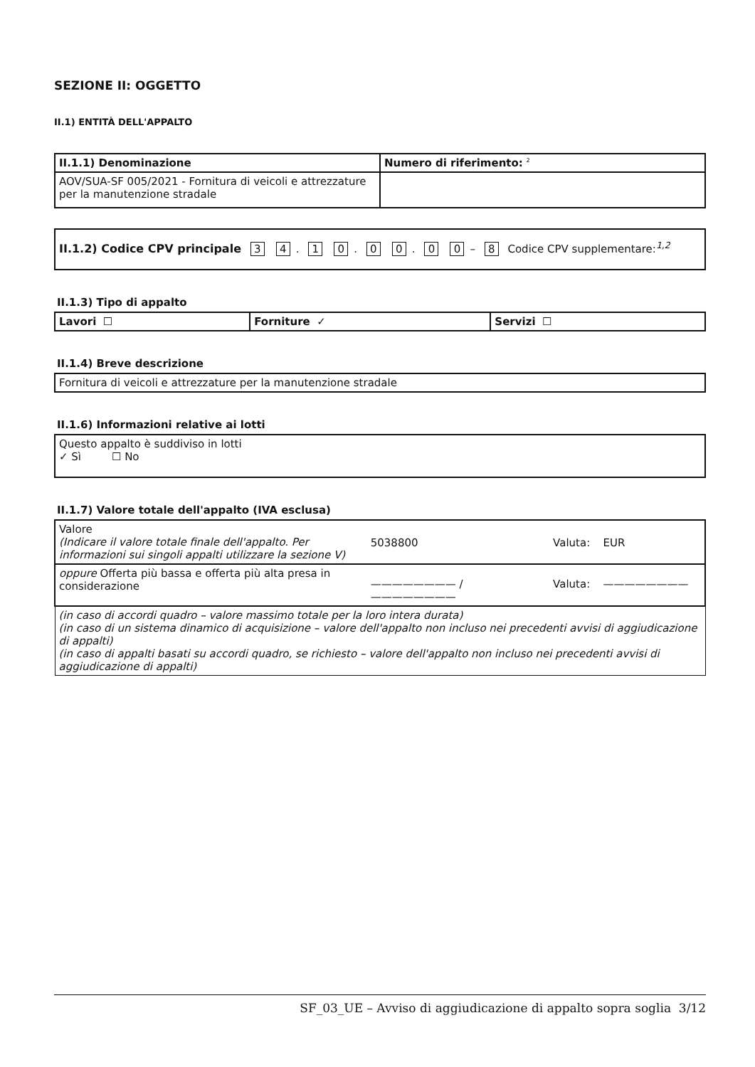SEZIONE II: OGGETTO
II.1) ENTITÀ DELL'APPALTO
| II.1.1) Denominazione | Numero di riferimento: <sup>2</sup> |
| AOV/SUA-SF 005/2021 - Fornitura di veicoli e attrezzature per la manutenzione stradale | |
| II.1.2) Codice CPV principale 3 4 . 1 0 . 0 0 . 0 0 – 8 Codice CPV supplementare:<sup>1,2</sup> |
II.1.3) Tipo di appalto
| Lavori ☐ | Forniture ✓ | Servizi ☐ |
II.1.4) Breve descrizione
| Fornitura di veicoli e attrezzature per la manutenzione stradale |
II.1.6) Informazioni relative ai lotti
| Questo appalto è suddiviso in lotti ✓ Sì ☐ No |
II.1.7) Valore totale dell'appalto (IVA esclusa)
| Valore (Indicare il valore totale finale dell'appalto. Per informazioni sui singoli appalti utilizzare la sezione V) | 5038800 | Valuta: | EUR |
| oppure Offerta più bassa e offerta più alta presa in considerazione | ———————— / ———————— | Valuta: | ———————— |
| (in caso di accordi quadro – valore massimo totale per la loro intera durata) (in caso di un sistema dinamico di acquisizione – valore dell'appalto non incluso nei precedenti avvisi di aggiudicazione di appalti) (in caso di appalti basati su accordi quadro, se richiesto – valore dell'appalto non incluso nei precedenti avvisi di aggiudicazione di appalti) | | | |
SF_03_UE – Avviso di aggiudicazione di appalto sopra soglia 3/12